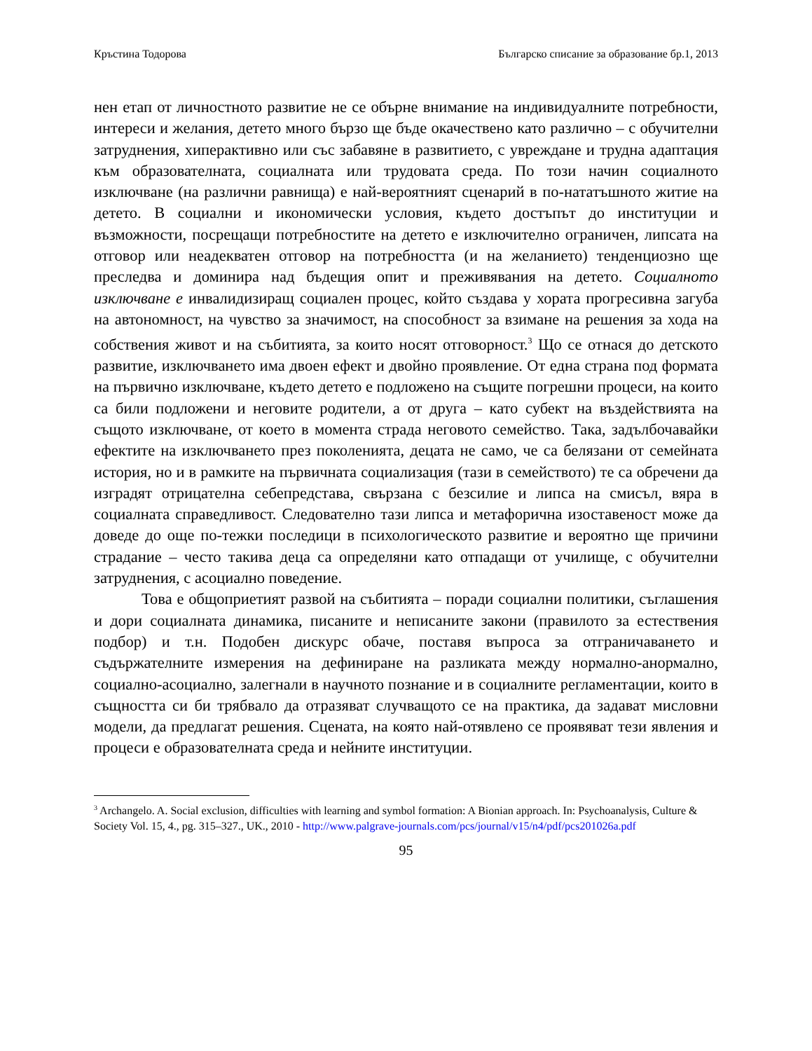Кръстина Тодорова Българско списание за образование бр.1, 2013
нен етап от личностното развитие не се обърне внимание на индивидуалните потребности, интереси и желания, детето много бързо ще бъде окачествено като различно – с обучителни затруднения, хиперактивно или със забавяне в развитието, с увреждане и трудна адаптация към образователната, социалната или трудовата среда. По този начин социалното изключване (на различни равнища) е най-вероятният сценарий в по-нататъшното житие на детето. В социални и икономически условия, където достъпът до институции и възможности, посрещащи потребностите на детето е изключително ограничен, липсата на отговор или неадекватен отговор на потребността (и на желанието) тенденциозно ще преследва и доминира над бъдещия опит и преживявания на детето. Социалното изключване е инвалидизиращ социален процес, който създава у хората прогресивна загуба на автономност, на чувство за значимост, на способност за взимане на решения за хода на собствения живот и на събитията, за които носят отговорност.<sup>3</sup> Що се отнася до детското развитие, изключването има двоен ефект и двойно проявление. От една страна под формата на първично изключване, където детето е подложено на същите погрешни процеси, на които са били подложени и неговите родители, а от друга – като субект на въздействията на същото изключване, от което в момента страда неговото семейство. Така, задълбочавайки ефектите на изключването през поколенията, децата не само, че са белязани от семейната история, но и в рамките на първичната социализация (тази в семейството) те са обречени да изградят отрицателна себепредстава, свързана с безсилие и липса на смисъл, вяра в социалната справедливост. Следователно тази липса и метафорична изоставеност може да доведе до още по-тежки последици в психологическото развитие и вероятно ще причини страдание – често такива деца са определяни като отпадащи от училище, с обучителни затруднения, с асоциално поведение.
Това е общоприетият развой на събитията – поради социални политики, съглашения и дори социалната динамика, писаните и неписаните закони (правилото за естествения подбор) и т.н. Подобен дискурс обаче, поставя въпроса за отграничаването и съдържателните измерения на дефиниране на разликата между нормално-анормално, социално-асоциално, залегнали в научното познание и в социалните регламентации, които в същността си би трябвало да отразяват случващото се на практика, да задават мисловни модели, да предлагат решения. Сцената, на която най-отявлено се проявяват тези явления и процеси е образователната среда и нейните институции.
<sup>3</sup> Archangelo. A. Social exclusion, difficulties with learning and symbol formation: A Bionian approach. In: Psychoanalysis, Culture & Society Vol. 15, 4., pg. 315–327., UK., 2010 - http://www.palgrave-journals.com/pcs/journal/v15/n4/pdf/pcs201026a.pdf
95